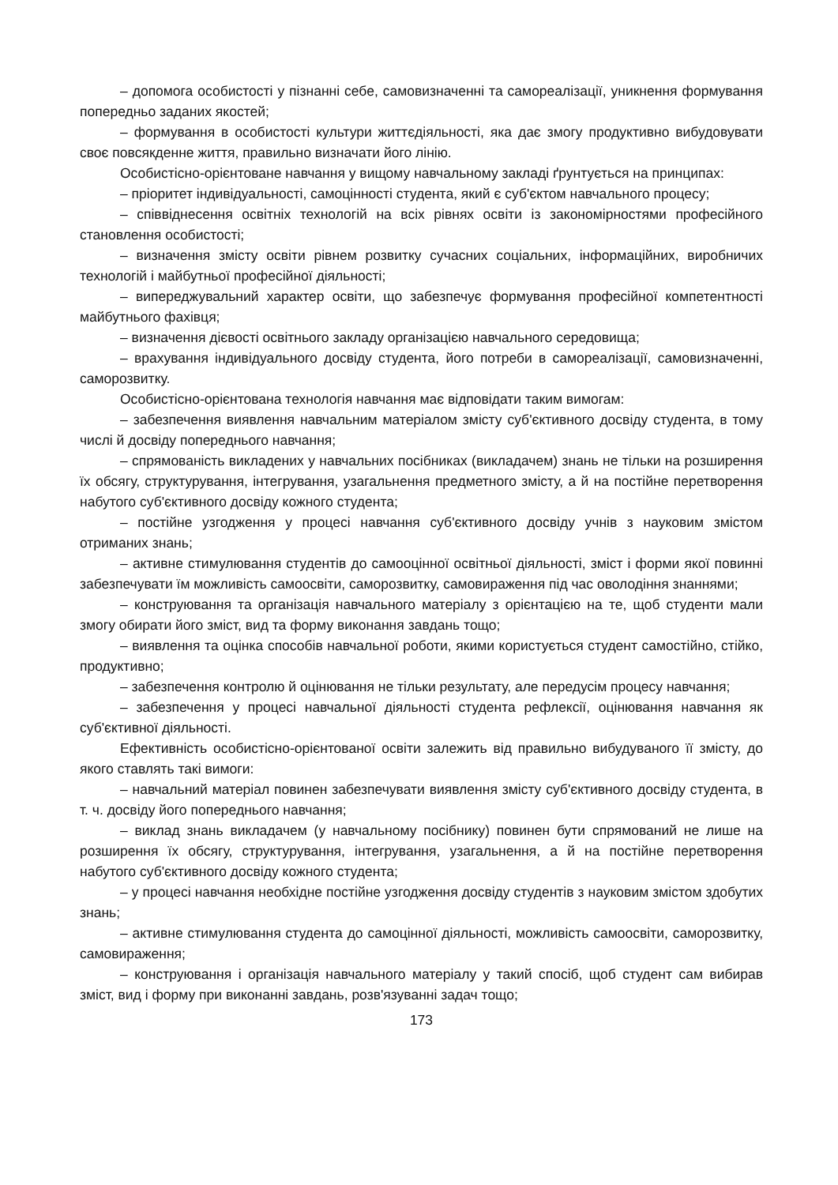– допомога особистості у пізнанні себе, самовизначенні та самореалізації, уникнення формування попередньо заданих якостей;
– формування в особистості культури життєдіяльності, яка дає змогу продуктивно вибудовувати своє повсякденне життя, правильно визначати його лінію.
Особистісно-орієнтоване навчання у вищому навчальному закладі ґрунтується на принципах:
– пріоритет індивідуальності, самоцінності студента, який є суб'єктом навчального процесу;
– співвіднесення освітніх технологій на всіх рівнях освіти із закономірностями професійного становлення особистості;
– визначення змісту освіти рівнем розвитку сучасних соціальних, інформаційних, виробничих технологій і майбутньої професійної діяльності;
– випереджувальний характер освіти, що забезпечує формування професійної компетентності майбутнього фахівця;
– визначення дієвості освітнього закладу організацією навчального середовища;
– врахування індивідуального досвіду студента, його потреби в самореалізації, самовизначенні, саморозвитку.
Особистісно-орієнтована технологія навчання має відповідати таким вимогам:
– забезпечення виявлення навчальним матеріалом змісту суб'єктивного досвіду студента, в тому числі й досвіду попереднього навчання;
– спрямованість викладених у навчальних посібниках (викладачем) знань не тільки на розширення їх обсягу, структурування, інтегрування, узагальнення предметного змісту, а й на постійне перетворення набутого суб'єктивного досвіду кожного студента;
– постійне узгодження у процесі навчання суб'єктивного досвіду учнів з науковим змістом отриманих знань;
– активне стимулювання студентів до самооцінної освітньої діяльності, зміст і форми якої повинні забезпечувати їм можливість самоосвіти, саморозвитку, самовираження під час оволодіння знаннями;
– конструювання та організація навчального матеріалу з орієнтацією на те, щоб студенти мали змогу обирати його зміст, вид та форму виконання завдань тощо;
– виявлення та оцінка способів навчальної роботи, якими користується студент самостійно, стійко, продуктивно;
– забезпечення контролю й оцінювання не тільки результату, але передусім процесу навчання;
– забезпечення у процесі навчальної діяльності студента рефлексії, оцінювання навчання як суб'єктивної діяльності.
Ефективність особистісно-орієнтованої освіти залежить від правильно вибудуваного її змісту, до якого ставлять такі вимоги:
– навчальний матеріал повинен забезпечувати виявлення змісту суб'єктивного досвіду студента, в т. ч. досвіду його попереднього навчання;
– виклад знань викладачем (у навчальному посібнику) повинен бути спрямований не лише на розширення їх обсягу, структурування, інтегрування, узагальнення, а й на постійне перетворення набутого суб'єктивного досвіду кожного студента;
– у процесі навчання необхідне постійне узгодження досвіду студентів з науковим змістом здобутих знань;
– активне стимулювання студента до самоцінної діяльності, можливість самоосвіти, саморозвитку, самовираження;
– конструювання і організація навчального матеріалу у такий спосіб, щоб студент сам вибирав зміст, вид і форму при виконанні завдань, розв'язуванні задач тощо;
173